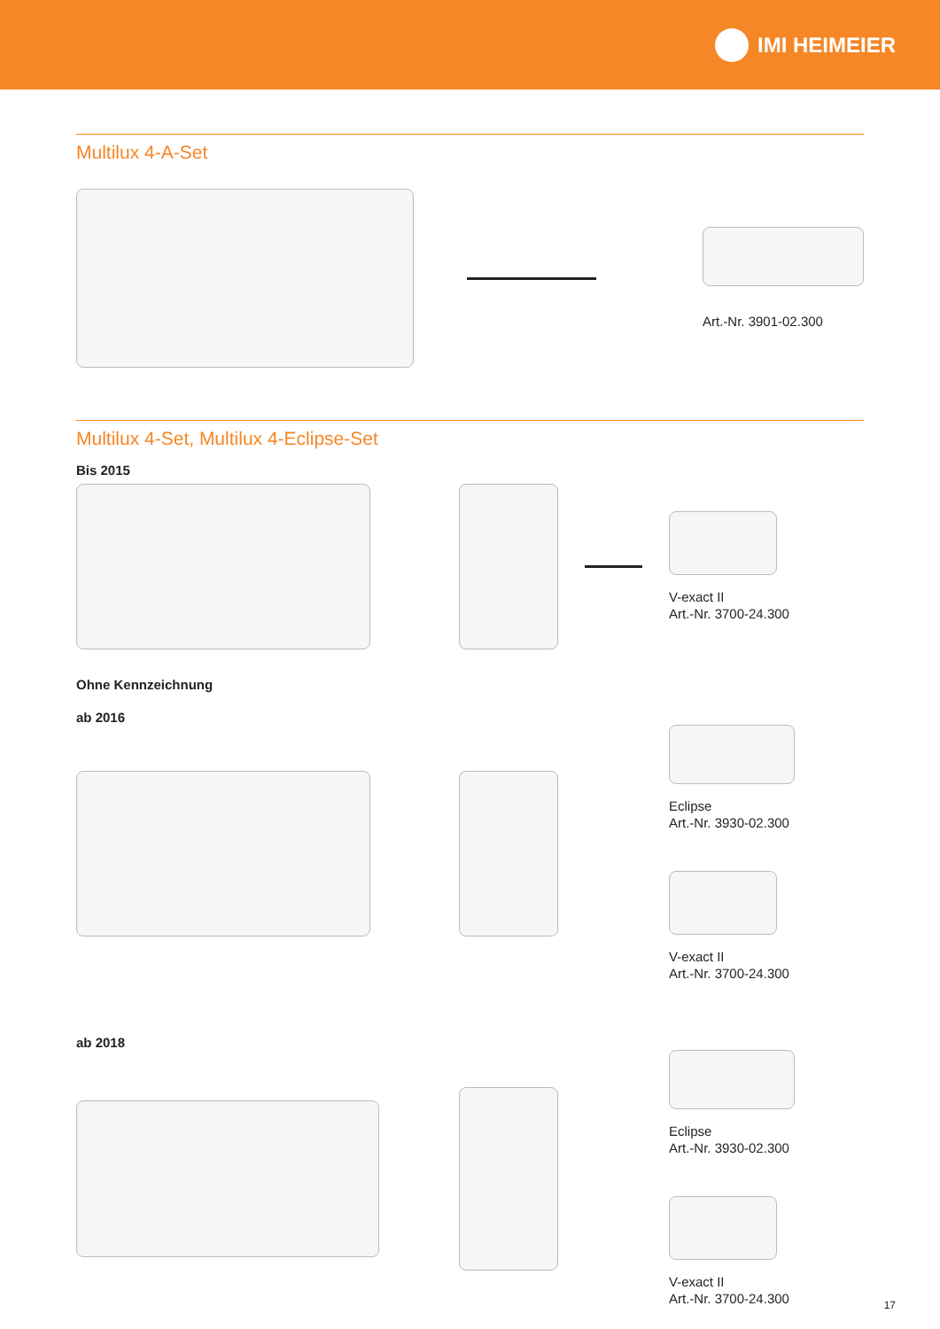IMI HEIMEIER
Multilux 4-A-Set
Art.-Nr. 3901-02.300
Multilux 4-Set, Multilux 4-Eclipse-Set
Bis 2015
V-exact II
Art.-Nr. 3700-24.300
Ohne Kennzeichnung
ab 2016
Eclipse
Art.-Nr. 3930-02.300
V-exact II
Art.-Nr. 3700-24.300
ab 2018
Eclipse
Art.-Nr. 3930-02.300
V-exact II
Art.-Nr. 3700-24.300
17